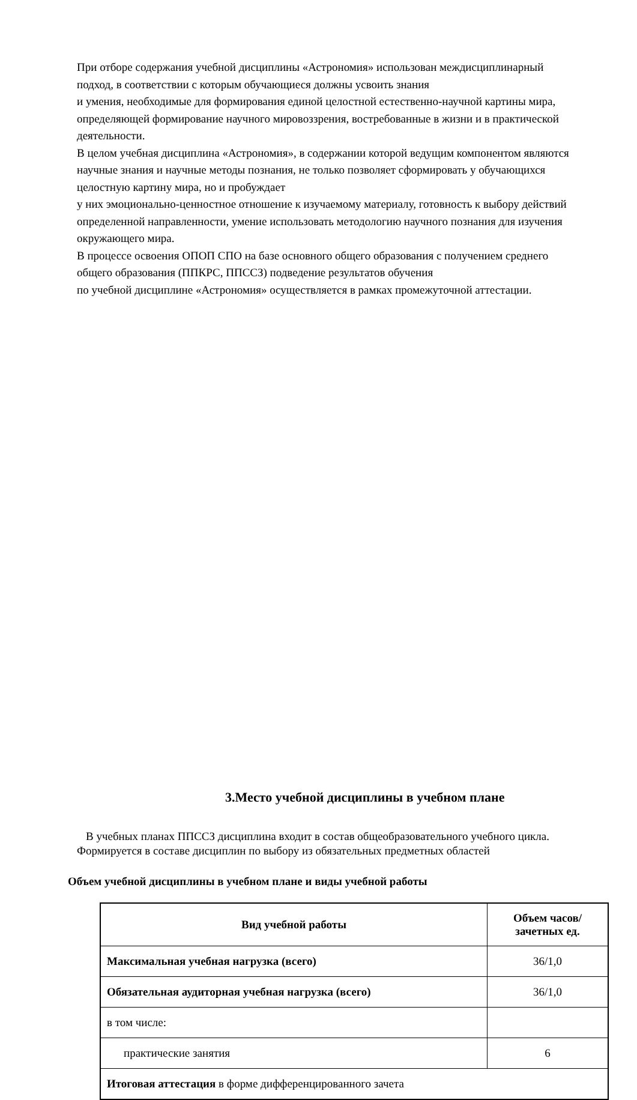При отборе содержания учебной дисциплины «Астрономия» использован междисциплинарный подход, в соответствии с которым обучающиеся должны усвоить знания
и умения, необходимые для формирования единой целостной естественно-научной картины мира, определяющей формирование научного мировоззрения, востребованные в жизни и в практической деятельности.
В целом учебная дисциплина «Астрономия», в содержании которой ведущим компонентом являются научные знания и научные методы познания, не только позволяет сформировать у обучающихся целостную картину мира, но и пробуждает
у них эмоционально-ценностное отношение к изучаемому материалу, готовность к выбору действий определенной направленности, умение использовать методологию научного познания для изучения окружающего мира.
В процессе освоения ОПОП СПО на базе основного общего образования с получением среднего общего образования (ППКРС, ППССЗ) подведение результатов обучения
по учебной дисциплине «Астрономия» осуществляется в рамках промежуточной аттестации.
3.Место учебной дисциплины в учебном плане
В учебных планах ППССЗ дисциплина входит в состав общеобразовательного учебного цикла.
Формируется в составе дисциплин по выбору из обязательных предметных областей
Объем учебной дисциплины в учебном плане и виды учебной работы
| Вид учебной работы | Объем часов/ зачетных ед. |
| --- | --- |
| Максимальная учебная нагрузка (всего) | 36/1,0 |
| Обязательная аудиторная учебная нагрузка (всего) | 36/1,0 |
| в том числе: | |
| практические занятия | 6 |
| Итоговая аттестация в форме дифференцированного зачета | |